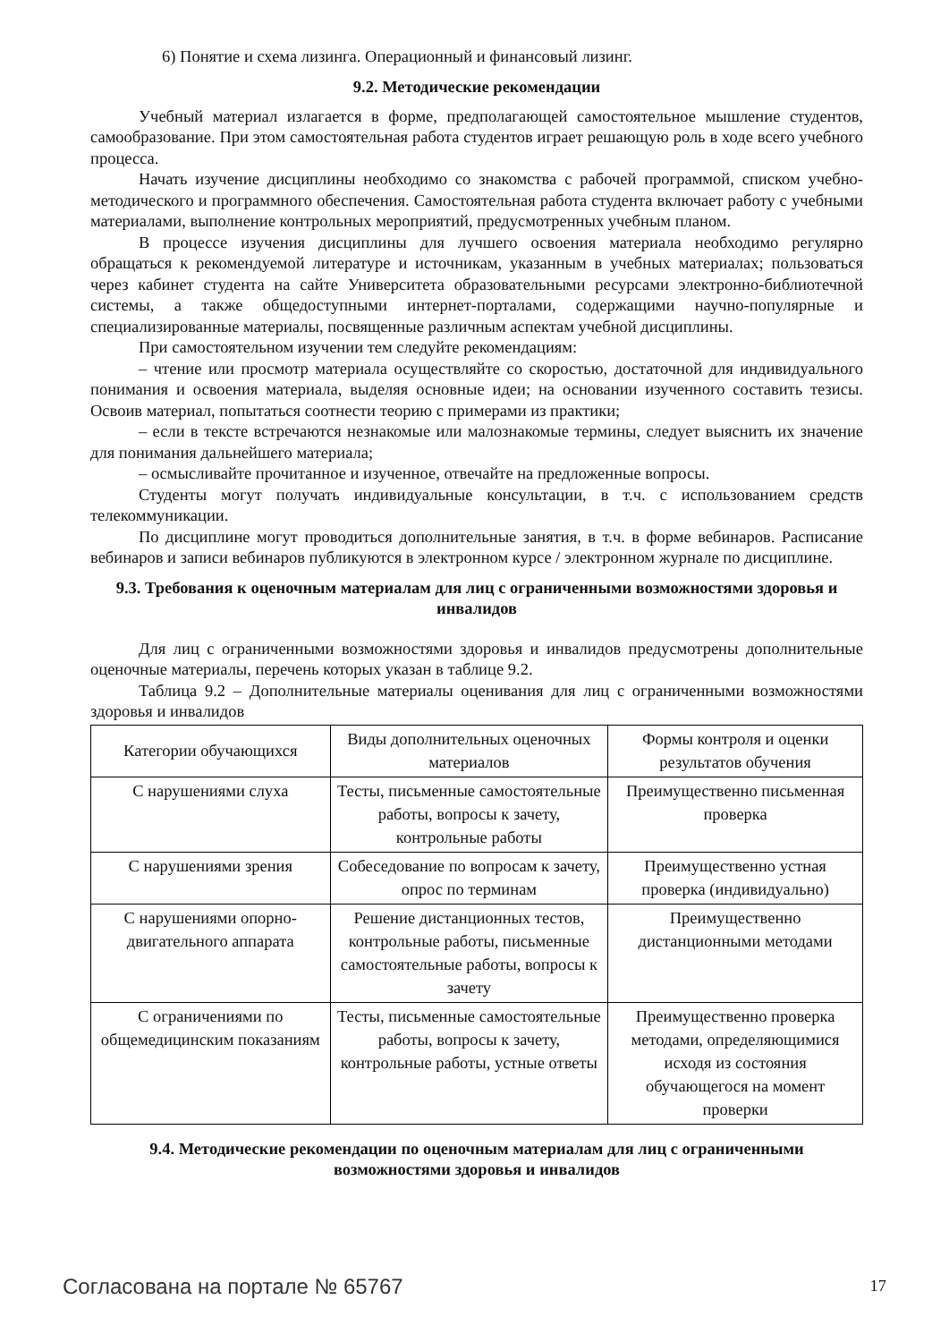6) Понятие и схема лизинга. Операционный и финансовый лизинг.
9.2. Методические рекомендации
Учебный материал излагается в форме, предполагающей самостоятельное мышление студентов, самообразование. При этом самостоятельная работа студентов играет решающую роль в ходе всего учебного процесса.
Начать изучение дисциплины необходимо со знакомства с рабочей программой, списком учебно-методического и программного обеспечения. Самостоятельная работа студента включает работу с учебными материалами, выполнение контрольных мероприятий, предусмотренных учебным планом.
В процессе изучения дисциплины для лучшего освоения материала необходимо регулярно обращаться к рекомендуемой литературе и источникам, указанным в учебных материалах; пользоваться через кабинет студента на сайте Университета образовательными ресурсами электронно-библиотечной системы, а также общедоступными интернет-порталами, содержащими научно-популярные и специализированные материалы, посвященные различным аспектам учебной дисциплины.
При самостоятельном изучении тем следуйте рекомендациям:
– чтение или просмотр материала осуществляйте со скоростью, достаточной для индивидуального понимания и освоения материала, выделяя основные идеи; на основании изученного составить тезисы. Освоив материал, попытаться соотнести теорию с примерами из практики;
– если в тексте встречаются незнакомые или малознакомые термины, следует выяснить их значение для понимания дальнейшего материала;
– осмысливайте прочитанное и изученное, отвечайте на предложенные вопросы.
Студенты могут получать индивидуальные консультации, в т.ч. с использованием средств телекоммуникации.
По дисциплине могут проводиться дополнительные занятия, в т.ч. в форме вебинаров. Расписание вебинаров и записи вебинаров публикуются в электронном курсе / электронном журнале по дисциплине.
9.3. Требования к оценочным материалам для лиц с ограниченными возможностями здоровья и инвалидов
Для лиц с ограниченными возможностями здоровья и инвалидов предусмотрены дополнительные оценочные материалы, перечень которых указан в таблице 9.2.
Таблица 9.2 – Дополнительные материалы оценивания для лиц с ограниченными возможностями здоровья и инвалидов
| Категории обучающихся | Виды дополнительных оценочных материалов | Формы контроля и оценки результатов обучения |
| --- | --- | --- |
| С нарушениями слуха | Тесты, письменные самостоятельные работы, вопросы к зачету, контрольные работы | Преимущественно письменная проверка |
| С нарушениями зрения | Собеседование по вопросам к зачету, опрос по терминам | Преимущественно устная проверка (индивидуально) |
| С нарушениями опорно-двигательного аппарата | Решение дистанционных тестов, контрольные работы, письменные самостоятельные работы, вопросы к зачету | Преимущественно дистанционными методами |
| С ограничениями по общемедицинским показаниям | Тесты, письменные самостоятельные работы, вопросы к зачету, контрольные работы, устные ответы | Преимущественно проверка методами, определяющимися исходя из состояния обучающегося на момент проверки |
9.4. Методические рекомендации по оценочным материалам для лиц с ограниченными возможностями здоровья и инвалидов
Согласована на портале № 65767 17